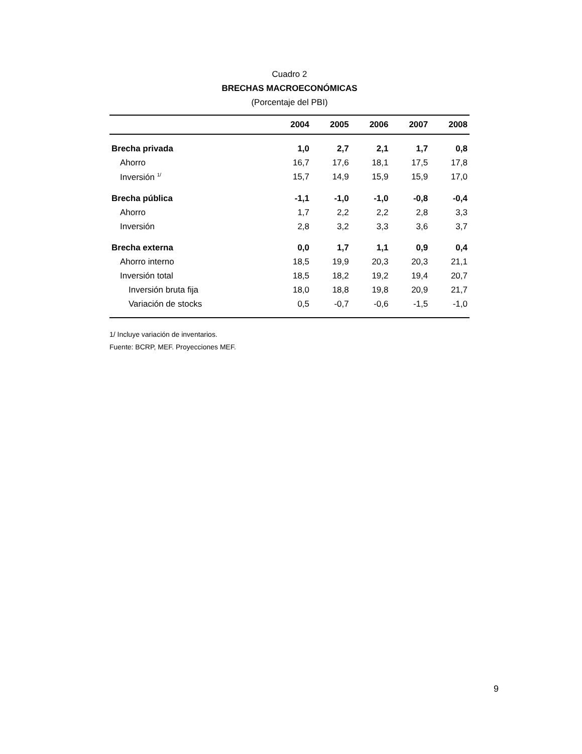Cuadro 2
BRECHAS MACROECONÓMICAS
(Porcentaje del PBI)
| | 2004 | 2005 | 2006 | 2007 | 2008 |
| --- | --- | --- | --- | --- | --- |
| Brecha privada | 1,0 | 2,7 | 2,1 | 1,7 | 0,8 |
| Ahorro | 16,7 | 17,6 | 18,1 | 17,5 | 17,8 |
| Inversión <sup>1/</sup> | 15,7 | 14,9 | 15,9 | 15,9 | 17,0 |
| Brecha pública | -1,1 | -1,0 | -1,0 | -0,8 | -0,4 |
| Ahorro | 1,7 | 2,2 | 2,2 | 2,8 | 3,3 |
| Inversión | 2,8 | 3,2 | 3,3 | 3,6 | 3,7 |
| Brecha externa | 0,0 | 1,7 | 1,1 | 0,9 | 0,4 |
| Ahorro interno | 18,5 | 19,9 | 20,3 | 20,3 | 21,1 |
| Inversión total | 18,5 | 18,2 | 19,2 | 19,4 | 20,7 |
| Inversión bruta fija | 18,0 | 18,8 | 19,8 | 20,9 | 21,7 |
| Variación de stocks | 0,5 | -0,7 | -0,6 | -1,5 | -1,0 |
1/ Incluye variación de inventarios.
Fuente: BCRP, MEF. Proyecciones MEF.
9